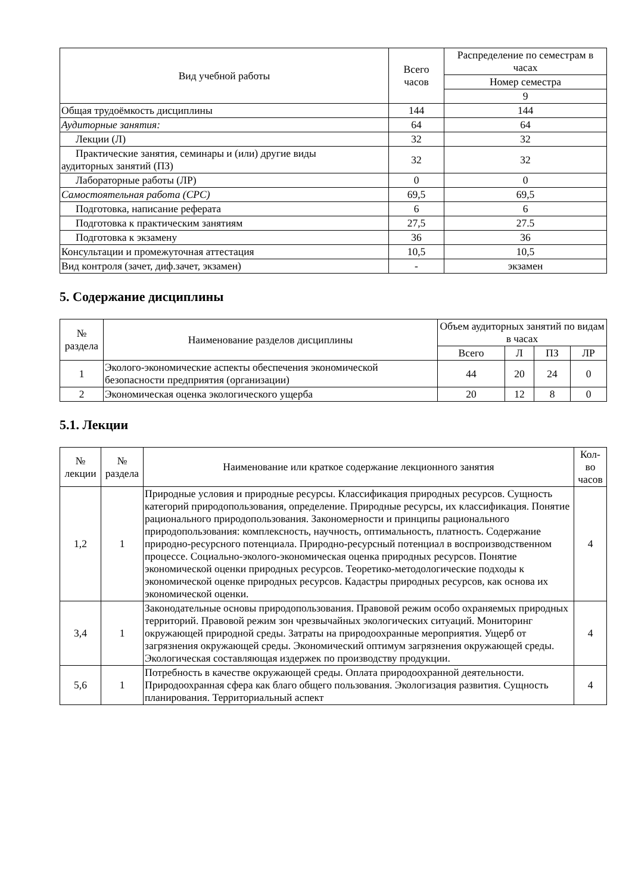| Вид учебной работы | Всего часов | Распределение по семестрам в часах |
| --- | --- | --- |
| | | Номер семестра |
| | | 9 |
| Общая трудоёмкость дисциплины | 144 | 144 |
| Аудиторные занятия: | 64 | 64 |
| Лекции (Л) | 32 | 32 |
| Практические занятия, семинары и (или) другие виды аудиторных занятий (ПЗ) | 32 | 32 |
| Лабораторные работы (ЛР) | 0 | 0 |
| Самостоятельная работа (СРС) | 69,5 | 69,5 |
| Подготовка, написание реферата | 6 | 6 |
| Подготовка к практическим занятиям | 27,5 | 27.5 |
| Подготовка к экзамену | 36 | 36 |
| Консультации и промежуточная аттестация | 10,5 | 10,5 |
| Вид контроля (зачет, диф.зачет, экзамен) | - | экзамен |
5. Содержание дисциплины
| № раздела | Наименование разделов дисциплины | Объем аудиторных занятий по видам в часах | | | |
| --- | --- | --- | --- | --- | --- |
| | | Всего | Л | ПЗ | ЛР |
| 1 | Эколого-экономические аспекты обеспечения экономической безопасности предприятия (организации) | 44 | 20 | 24 | 0 |
| 2 | Экономическая оценка экологического ущерба | 20 | 12 | 8 | 0 |
5.1. Лекции
| № лекции | № раздела | Наименование или краткое содержание лекционного занятия | Кол-во часов |
| --- | --- | --- | --- |
| 1,2 | 1 | Природные условия и природные ресурсы. Классификация природных ресурсов. Сущность категорий природопользования, определение. Природные ресурсы, их классификация. Понятие рационального природопользования. Закономерности и принципы рационального природопользования: комплексность, научность, оптимальность, платность. Содержание природно-ресурсного потенциала. Природно-ресурсный потенциал в воспроизводственном процессе. Социально-эколого-экономическая оценка природных ресурсов. Понятие экономической оценки природных ресурсов. Теоретико-методологические подходы к экономической оценке природных ресурсов. Кадастры природных ресурсов, как основа их экономической оценки. | 4 |
| 3,4 | 1 | Законодательные основы природопользования. Правовой режим особо охраняемых природных территорий. Правовой режим зон чрезвычайных экологических ситуаций. Мониторинг окружающей природной среды. Затраты на природоохранные мероприятия. Ущерб от загрязнения окружающей среды. Экономический оптимум загрязнения окружающей среды. Экологическая составляющая издержек по производству продукции. | 4 |
| 5,6 | 1 | Потребность в качестве окружающей среды. Оплата природоохранной деятельности. Природоохранная сфера как благо общего пользования. Экологизация развития. Сущность планирования. Территориальный аспект | 4 |